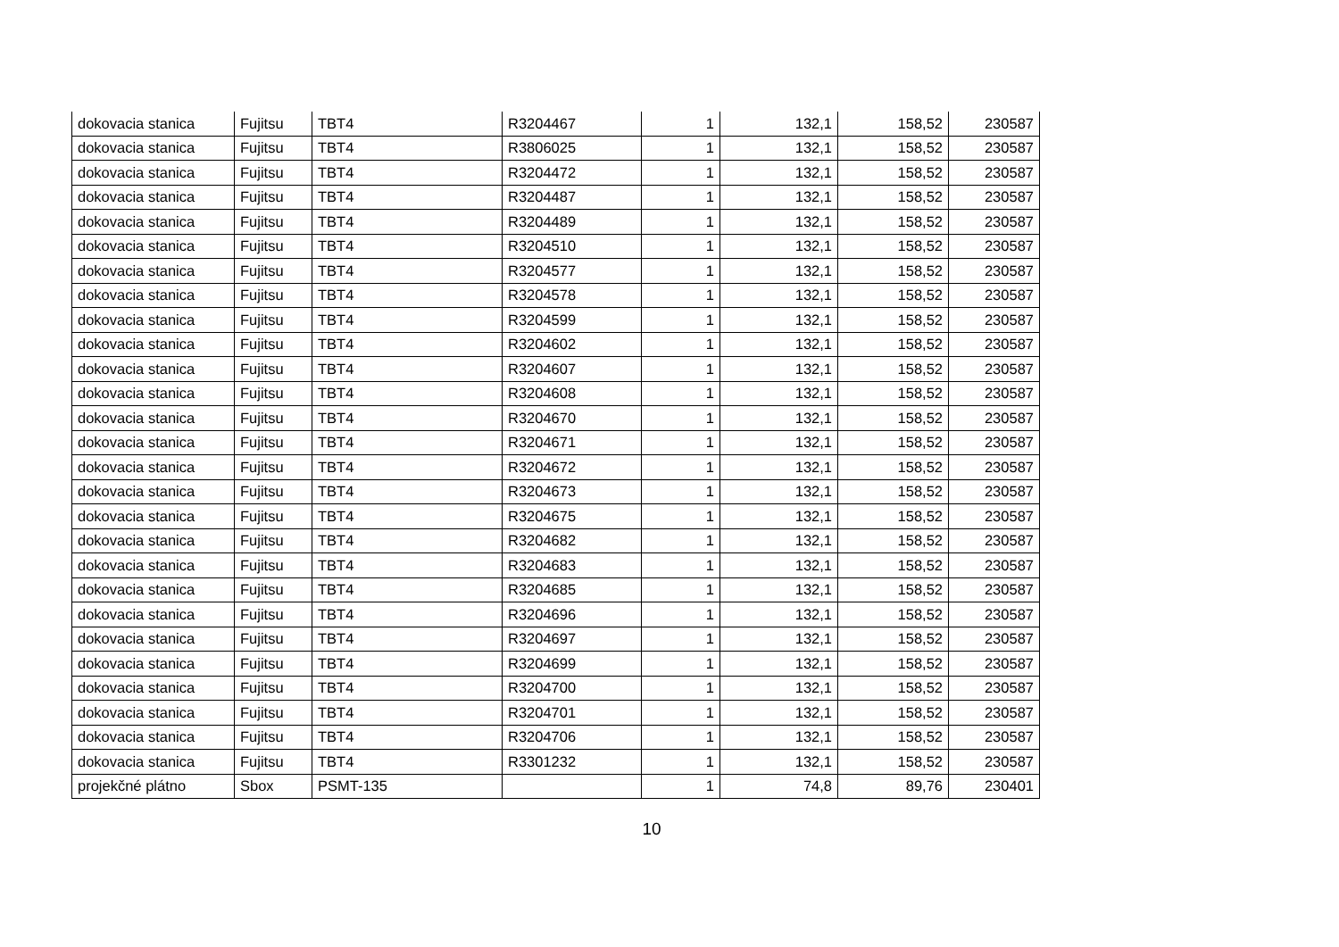| dokovacia stanica | Fujitsu | TBT4 | R3204467 | 1 | 132,1 | 158,52 | 230587 |
| dokovacia stanica | Fujitsu | TBT4 | R3806025 | 1 | 132,1 | 158,52 | 230587 |
| dokovacia stanica | Fujitsu | TBT4 | R3204472 | 1 | 132,1 | 158,52 | 230587 |
| dokovacia stanica | Fujitsu | TBT4 | R3204487 | 1 | 132,1 | 158,52 | 230587 |
| dokovacia stanica | Fujitsu | TBT4 | R3204489 | 1 | 132,1 | 158,52 | 230587 |
| dokovacia stanica | Fujitsu | TBT4 | R3204510 | 1 | 132,1 | 158,52 | 230587 |
| dokovacia stanica | Fujitsu | TBT4 | R3204577 | 1 | 132,1 | 158,52 | 230587 |
| dokovacia stanica | Fujitsu | TBT4 | R3204578 | 1 | 132,1 | 158,52 | 230587 |
| dokovacia stanica | Fujitsu | TBT4 | R3204599 | 1 | 132,1 | 158,52 | 230587 |
| dokovacia stanica | Fujitsu | TBT4 | R3204602 | 1 | 132,1 | 158,52 | 230587 |
| dokovacia stanica | Fujitsu | TBT4 | R3204607 | 1 | 132,1 | 158,52 | 230587 |
| dokovacia stanica | Fujitsu | TBT4 | R3204608 | 1 | 132,1 | 158,52 | 230587 |
| dokovacia stanica | Fujitsu | TBT4 | R3204670 | 1 | 132,1 | 158,52 | 230587 |
| dokovacia stanica | Fujitsu | TBT4 | R3204671 | 1 | 132,1 | 158,52 | 230587 |
| dokovacia stanica | Fujitsu | TBT4 | R3204672 | 1 | 132,1 | 158,52 | 230587 |
| dokovacia stanica | Fujitsu | TBT4 | R3204673 | 1 | 132,1 | 158,52 | 230587 |
| dokovacia stanica | Fujitsu | TBT4 | R3204675 | 1 | 132,1 | 158,52 | 230587 |
| dokovacia stanica | Fujitsu | TBT4 | R3204682 | 1 | 132,1 | 158,52 | 230587 |
| dokovacia stanica | Fujitsu | TBT4 | R3204683 | 1 | 132,1 | 158,52 | 230587 |
| dokovacia stanica | Fujitsu | TBT4 | R3204685 | 1 | 132,1 | 158,52 | 230587 |
| dokovacia stanica | Fujitsu | TBT4 | R3204696 | 1 | 132,1 | 158,52 | 230587 |
| dokovacia stanica | Fujitsu | TBT4 | R3204697 | 1 | 132,1 | 158,52 | 230587 |
| dokovacia stanica | Fujitsu | TBT4 | R3204699 | 1 | 132,1 | 158,52 | 230587 |
| dokovacia stanica | Fujitsu | TBT4 | R3204700 | 1 | 132,1 | 158,52 | 230587 |
| dokovacia stanica | Fujitsu | TBT4 | R3204701 | 1 | 132,1 | 158,52 | 230587 |
| dokovacia stanica | Fujitsu | TBT4 | R3204706 | 1 | 132,1 | 158,52 | 230587 |
| dokovacia stanica | Fujitsu | TBT4 | R3301232 | 1 | 132,1 | 158,52 | 230587 |
| projekčné plátno | Sbox | PSMT-135 | | 1 | 74,8 | 89,76 | 230401 |
10